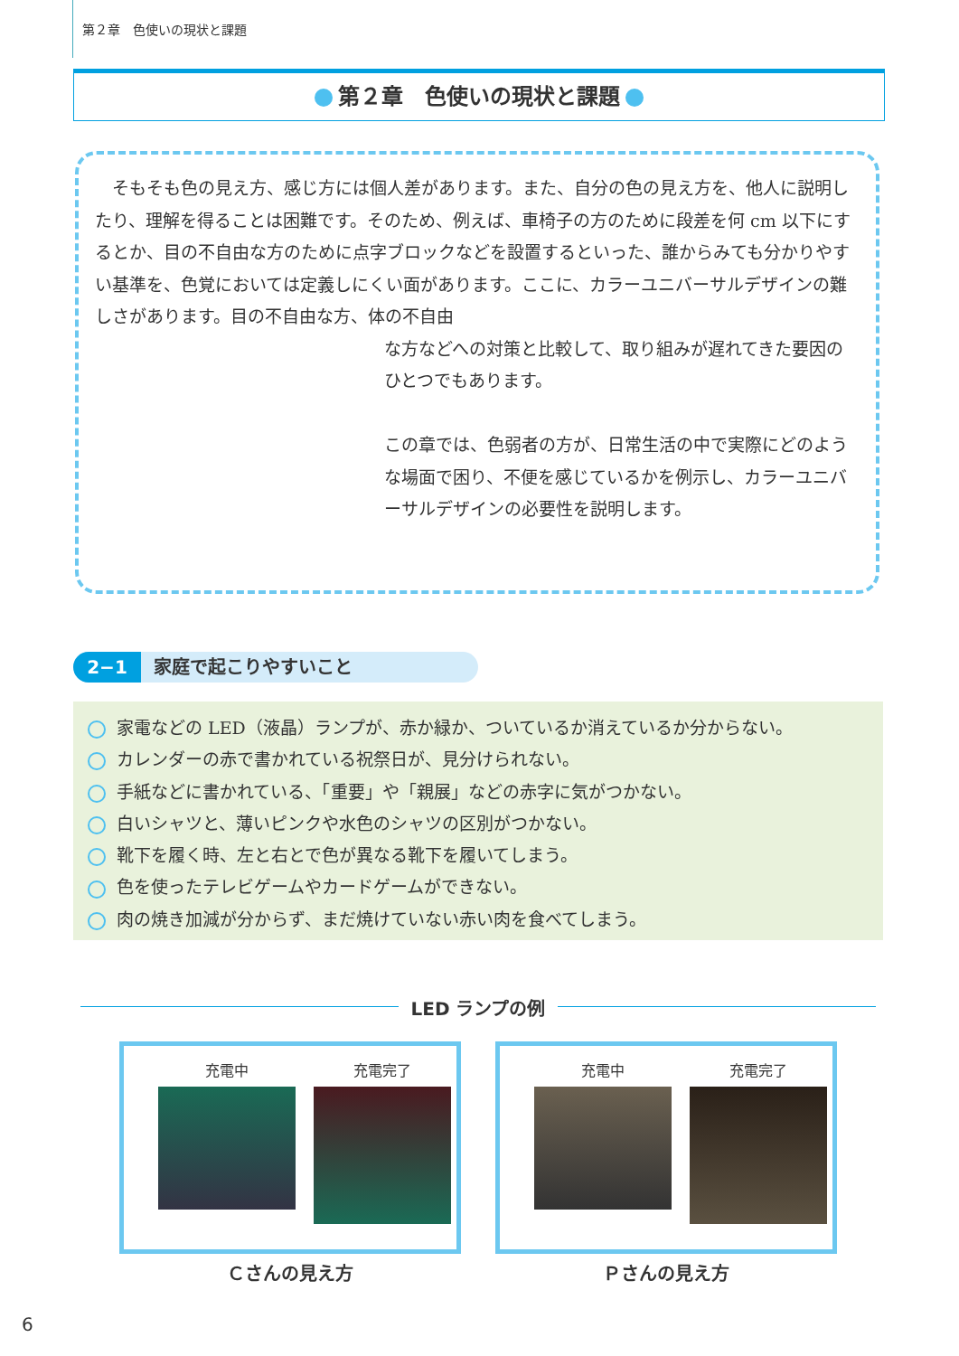第２章　色使いの現状と課題
第２章　色使いの現状と課題
　そもそも色の見え方、感じ方には個人差があります。また、自分の色の見え方を、他人に説明したり、理解を得ることは困難です。そのため、例えば、車椅子の方のために段差を何 cm 以下にするとか、目の不自由な方のために点字ブロックなどを設置するといった、誰からみても分かりやすい基準を、色覚においては定義しにくい面があります。ここに、カラーユニバーサルデザインの難しさがあります。目の不自由な方、体の不自由
な方などへの対策と比較して、取り組みが遅れてきた要因のひとつでもあります。
この章では、色弱者の方が、日常生活の中で実際にどのような場面で困り、不便を感じているかを例示し、カラーユニバーサルデザインの必要性を説明します。
2−1 家庭で起こりやすいこと
家電などの LED（液晶）ランプが、赤か緑か、ついているか消えているか分からない。
カレンダーの赤で書かれている祝祭日が、見分けられない。
手紙などに書かれている、「重要」や「親展」などの赤字に気がつかない。
白いシャツと、薄いピンクや水色のシャツの区別がつかない。
靴下を履く時、左と右とで色が異なる靴下を履いてしまう。
色を使ったテレビゲームやカードゲームができない。
肉の焼き加減が分からず、まだ焼けていない赤い肉を食べてしまう。
LED ランプの例
充電中 充電完了
充電中 充電完了
Ｃさんの見え方 Ｐさんの見え方
6